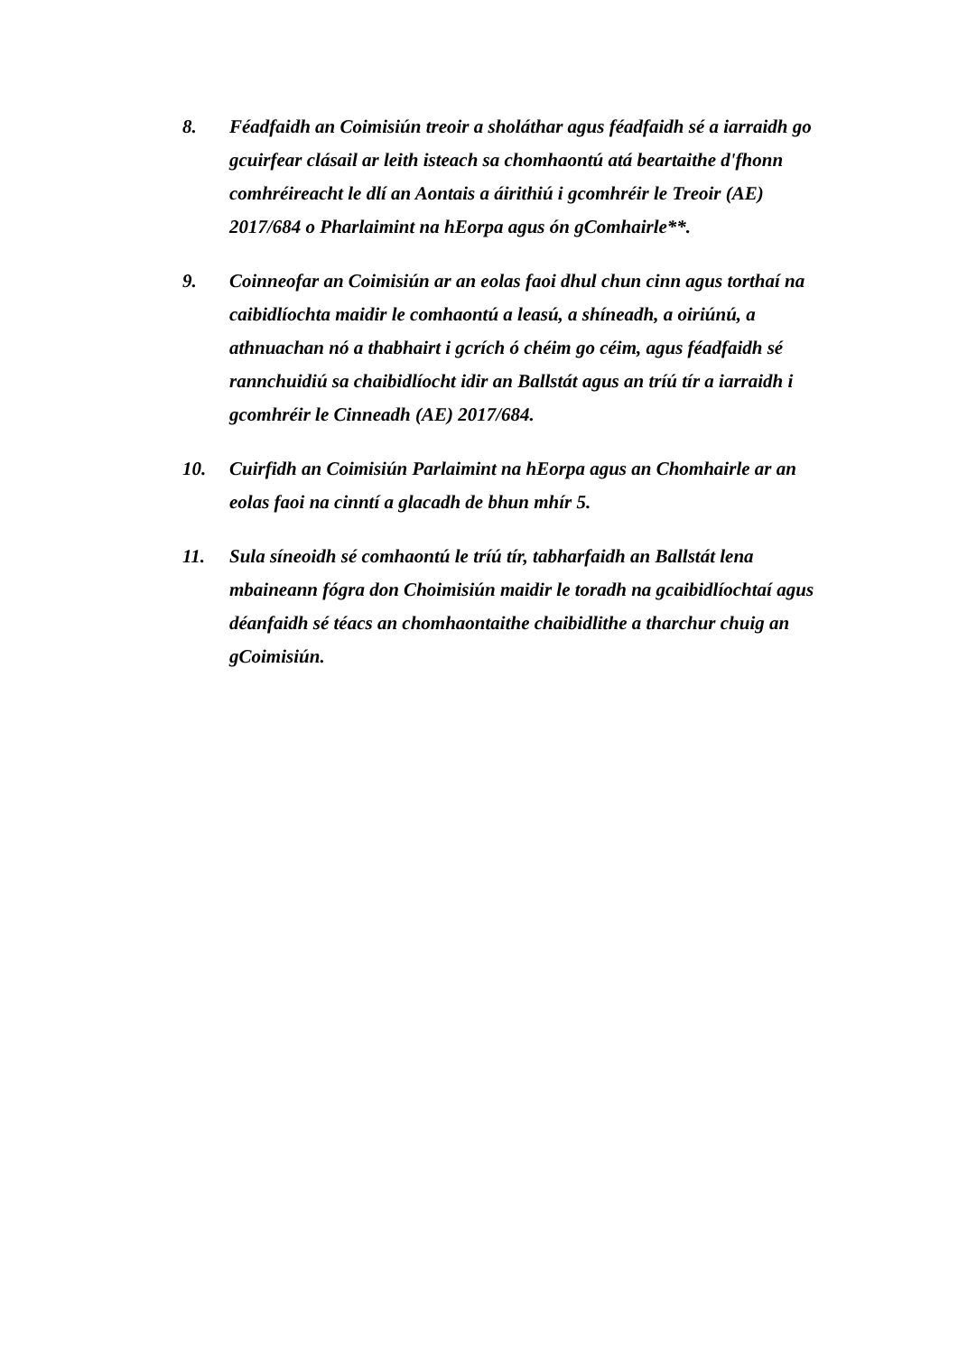8. Féadfaidh an Coimisiún treoir a sholáthar agus féadfaidh sé a iarraidh go gcuirfear clásail ar leith isteach sa chomhaontú atá beartaithe d'fhonn comhréireacht le dlí an Aontais a áirithiú i gcomhréir le Treoir (AE) 2017/684 o Pharlaimint na hEorpa agus ón gComhairle**.
9. Coinneofar an Coimisiún ar an eolas faoi dhul chun cinn agus torthaí na caibidlíochta maidir le comhaontú a leasú, a shíneadh, a oiriúnú, a athnuachan nó a thabhairt i gcrích ó chéim go céim, agus féadfaidh sé rannchuidiú sa chaibidlíocht idir an Ballstát agus an tríú tír a iarraidh i gcomhréir le Cinneadh (AE) 2017/684.
10. Cuirfidh an Coimisiún Parlaimint na hEorpa agus an Chomhairle ar an eolas faoi na cinntí a glacadh de bhun mhír 5.
11. Sula síneoidh sé comhaontú le tríú tír, tabharfaidh an Ballstát lena mbaineann fógra don Choimisiún maidir le toradh na gcaibidlíochtaí agus déanfaidh sé téacs an chomhaontaithe chaibidlithe a tharchur chuig an gCoimisiún.